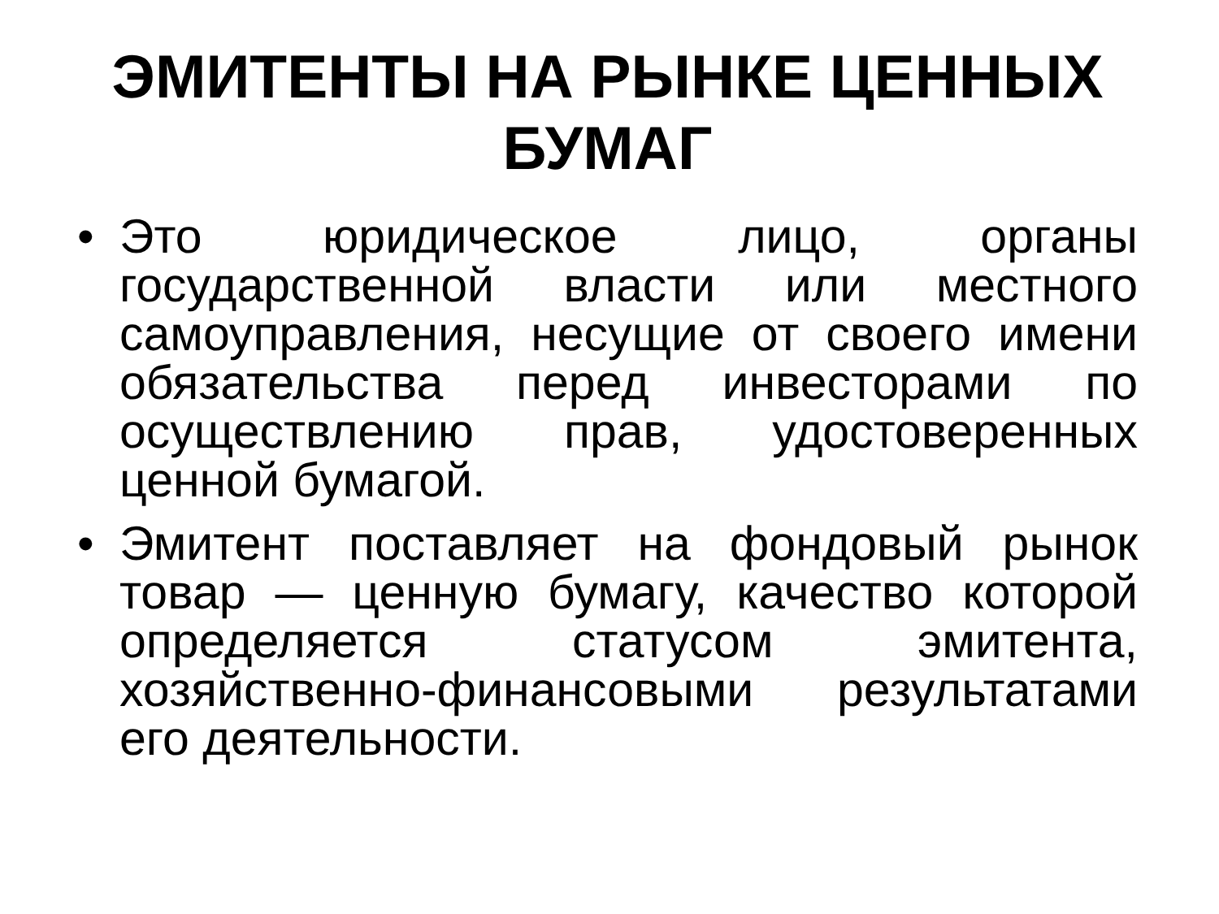ЭМИТЕНТЫ НА РЫНКЕ ЦЕННЫХ БУМАГ
• Это юридическое лицо, органы государственной власти или местного самоуправления, несущие от своего имени обязательства перед инвесторами по осуществлению прав, удостоверенных ценной бумагой.
• Эмитент поставляет на фондовый рынок товар — ценную бумагу, качество которой определяется статусом эмитента, хозяйственно-финансовыми результатами его деятельности.